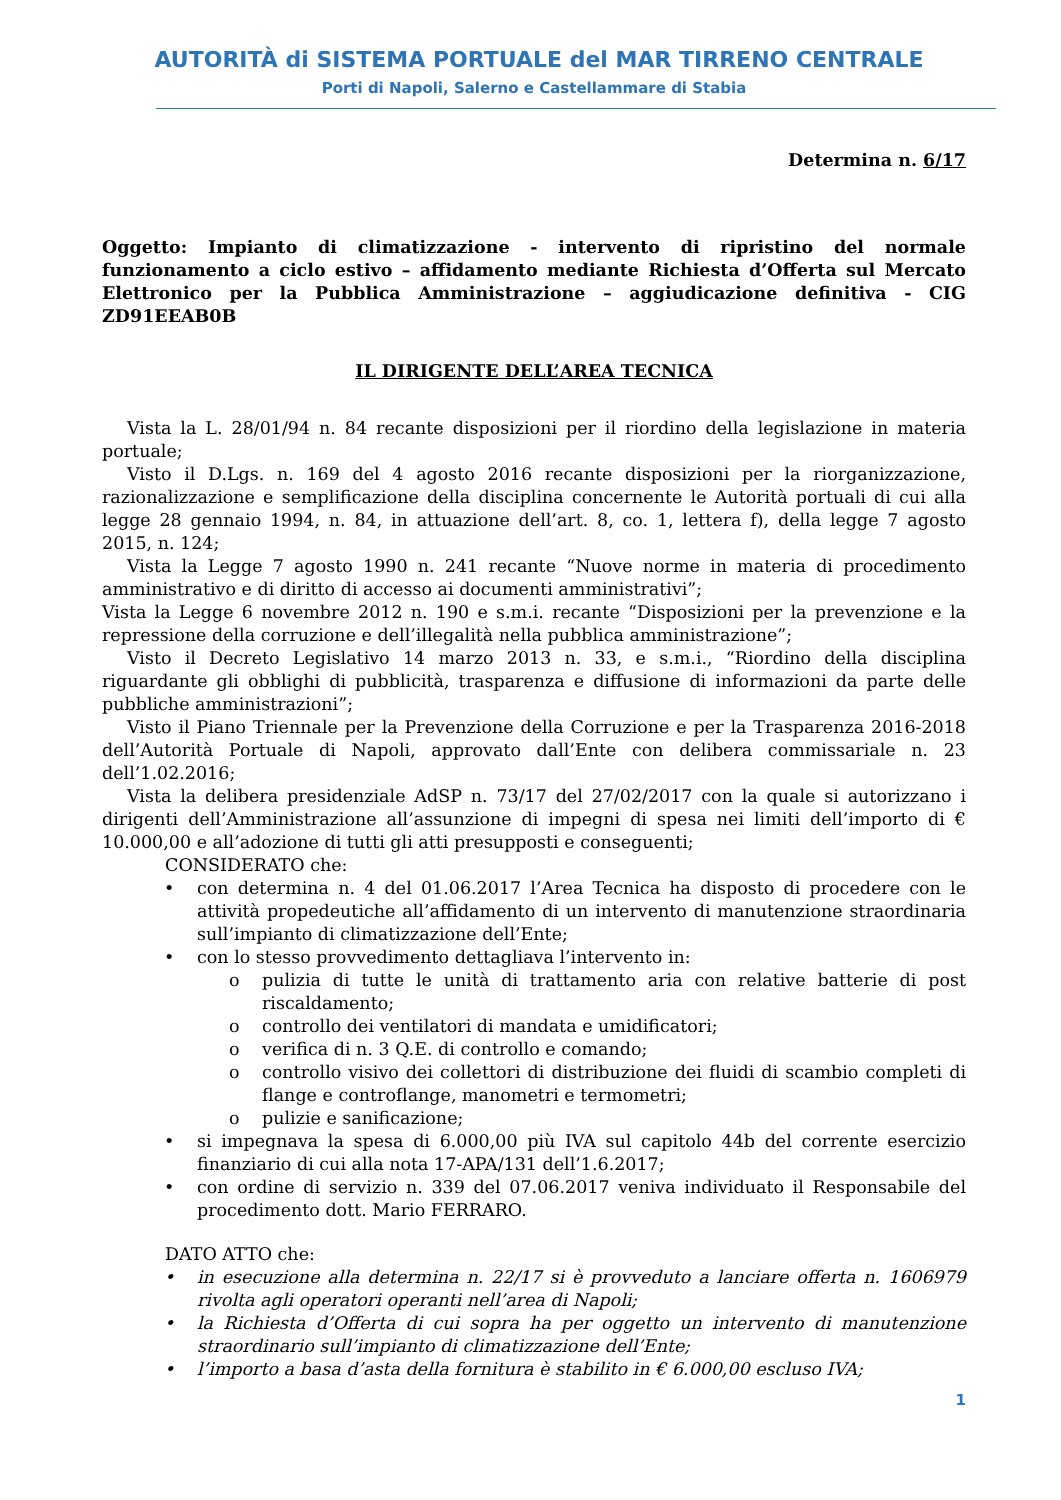AUTORITÀ di SISTEMA PORTUALE del MAR TIRRENO CENTRALE
Porti di Napoli, Salerno e Castellammare di Stabia
Determina n. 6/17
Oggetto: Impianto di climatizzazione - intervento di ripristino del normale funzionamento a ciclo estivo – affidamento mediante Richiesta d’Offerta sul Mercato Elettronico per la Pubblica Amministrazione – aggiudicazione definitiva - CIG ZD91EEAB0B
IL DIRIGENTE DELL’AREA TECNICA
Vista la L. 28/01/94 n. 84 recante disposizioni per il riordino della legislazione in materia portuale;
Visto il D.Lgs. n. 169 del 4 agosto 2016 recante disposizioni per la riorganizzazione, razionalizzazione e semplificazione della disciplina concernente le Autorità portuali di cui alla legge 28 gennaio 1994, n. 84, in attuazione dell’art. 8, co. 1, lettera f), della legge 7 agosto 2015, n. 124;
Vista la Legge 7 agosto 1990 n. 241 recante “Nuove norme in materia di procedimento amministrativo e di diritto di accesso ai documenti amministrativi”;
Vista la Legge 6 novembre 2012 n. 190 e s.m.i. recante “Disposizioni per la prevenzione e la repressione della corruzione e dell’illegalità nella pubblica amministrazione”;
Visto il Decreto Legislativo 14 marzo 2013 n. 33, e s.m.i., “Riordino della disciplina riguardante gli obblighi di pubblicità, trasparenza e diffusione di informazioni da parte delle pubbliche amministrazioni”;
Visto il Piano Triennale per la Prevenzione della Corruzione e per la Trasparenza 2016-2018 dell’Autorità Portuale di Napoli, approvato dall’Ente con delibera commissariale n. 23 dell’1.02.2016;
Vista la delibera presidenziale AdSP n. 73/17 del 27/02/2017 con la quale si autorizzano i dirigenti dell’Amministrazione all’assunzione di impegni di spesa nei limiti dell’importo di € 10.000,00 e all’adozione di tutti gli atti presupposti e conseguenti;
CONSIDERATO che:
• con determina n. 4 del 01.06.2017 l’Area Tecnica ha disposto di procedere con le attività propedeutiche all’affidamento di un intervento di manutenzione straordinaria sull’impianto di climatizzazione dell’Ente;
• con lo stesso provvedimento dettagliava l’intervento in:
o pulizia di tutte le unità di trattamento aria con relative batterie di post riscaldamento;
o controllo dei ventilatori di mandata e umidificatori;
o verifica di n. 3 Q.E. di controllo e comando;
o controllo visivo dei collettori di distribuzione dei fluidi di scambio completi di flange e controflange, manometri e termometri;
o pulizie e sanificazione;
• si impegnava la spesa di 6.000,00 più IVA sul capitolo 44b del corrente esercizio finanziario di cui alla nota 17-APA/131 dell’1.6.2017;
• con ordine di servizio n. 339 del 07.06.2017 veniva individuato il Responsabile del procedimento dott. Mario FERRARO.
DATO ATTO che:
• in esecuzione alla determina n. 22/17 si è provveduto a lanciare offerta n. 1606979 rivolta agli operatori operanti nell’area di Napoli;
• la Richiesta d’Offerta di cui sopra ha per oggetto un intervento di manutenzione straordinario sull’impianto di climatizzazione dell’Ente;
• l’importo a basa d’asta della fornitura è stabilito in € 6.000,00 escluso IVA;
1